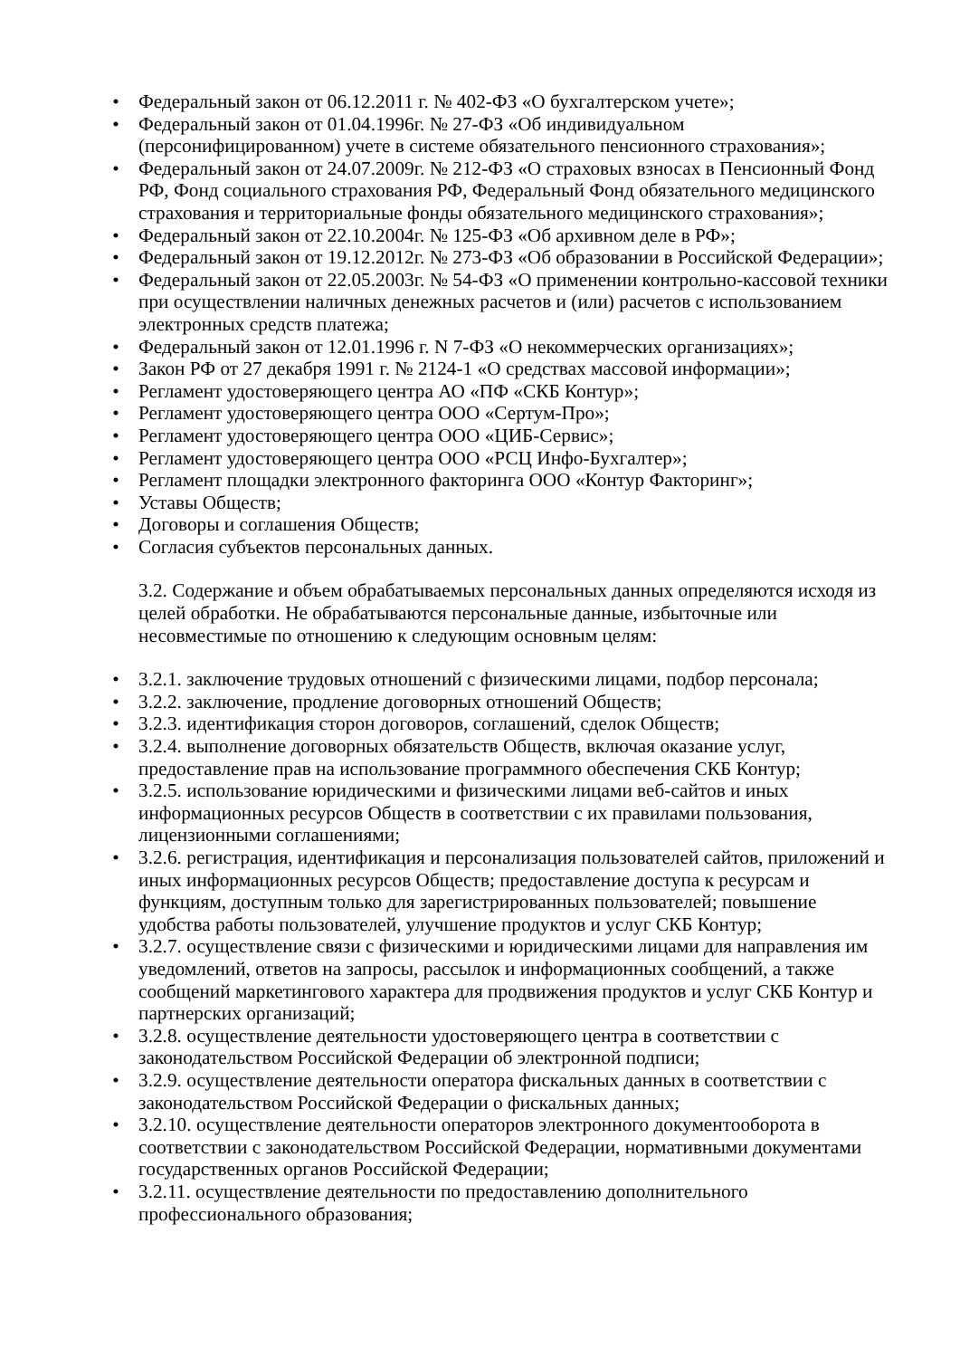• Федеральный закон от 06.12.2011 г. № 402-ФЗ «О бухгалтерском учете»;
• Федеральный закон от 01.04.1996г. № 27-ФЗ «Об индивидуальном (персонифицированном) учете в системе обязательного пенсионного страхования»;
• Федеральный закон от 24.07.2009г. № 212-ФЗ «О страховых взносах в Пенсионный Фонд РФ, Фонд социального страхования РФ, Федеральный Фонд обязательного медицинского страхования и территориальные фонды обязательного медицинского страхования»;
• Федеральный закон от 22.10.2004г. № 125-ФЗ «Об архивном деле в РФ»;
• Федеральный закон от 19.12.2012г. № 273-ФЗ «Об образовании в Российской Федерации»;
• Федеральный закон от 22.05.2003г. № 54-ФЗ «О применении контрольно-кассовой техники при осуществлении наличных денежных расчетов и (или) расчетов с использованием электронных средств платежа;
• Федеральный закон от 12.01.1996 г. N 7-ФЗ «О некоммерческих организациях»;
• Закон РФ от 27 декабря 1991 г. № 2124-1 «О средствах массовой информации»;
• Регламент удостоверяющего центра АО «ПФ «СКБ Контур»;
• Регламент удостоверяющего центра ООО «Сертум-Про»;
• Регламент удостоверяющего центра ООО «ЦИБ-Сервис»;
• Регламент удостоверяющего центра ООО «РСЦ Инфо-Бухгалтер»;
• Регламент площадки электронного факторинга ООО «Контур Факторинг»;
• Уставы Обществ;
• Договоры и соглашения Обществ;
• Согласия субъектов персональных данных.
3.2. Содержание и объем обрабатываемых персональных данных определяются исходя из целей обработки. Не обрабатываются персональные данные, избыточные или несовместимые по отношению к следующим основным целям:
• 3.2.1. заключение трудовых отношений с физическими лицами, подбор персонала;
• 3.2.2. заключение, продление договорных отношений Обществ;
• 3.2.3. идентификация сторон договоров, соглашений, сделок Обществ;
• 3.2.4. выполнение договорных обязательств Обществ, включая оказание услуг, предоставление прав на использование программного обеспечения СКБ Контур;
• 3.2.5. использование юридическими и физическими лицами веб-сайтов и иных информационных ресурсов Обществ в соответствии с их правилами пользования, лицензионными соглашениями;
• 3.2.6. регистрация, идентификация и персонализация пользователей сайтов, приложений и иных информационных ресурсов Обществ; предоставление доступа к ресурсам и функциям, доступным только для зарегистрированных пользователей; повышение удобства работы пользователей, улучшение продуктов и услуг СКБ Контур;
• 3.2.7. осуществление связи с физическими и юридическими лицами для направления им уведомлений, ответов на запросы, рассылок и информационных сообщений, а также сообщений маркетингового характера для продвижения продуктов и услуг СКБ Контур и партнерских организаций;
• 3.2.8. осуществление деятельности удостоверяющего центра в соответствии с законодательством Российской Федерации об электронной подписи;
• 3.2.9. осуществление деятельности оператора фискальных данных в соответствии с законодательством Российской Федерации о фискальных данных;
• 3.2.10. осуществление деятельности операторов электронного документооборота в соответствии с законодательством Российской Федерации, нормативными документами государственных органов Российской Федерации;
• 3.2.11. осуществление деятельности по предоставлению дополнительного профессионального образования;